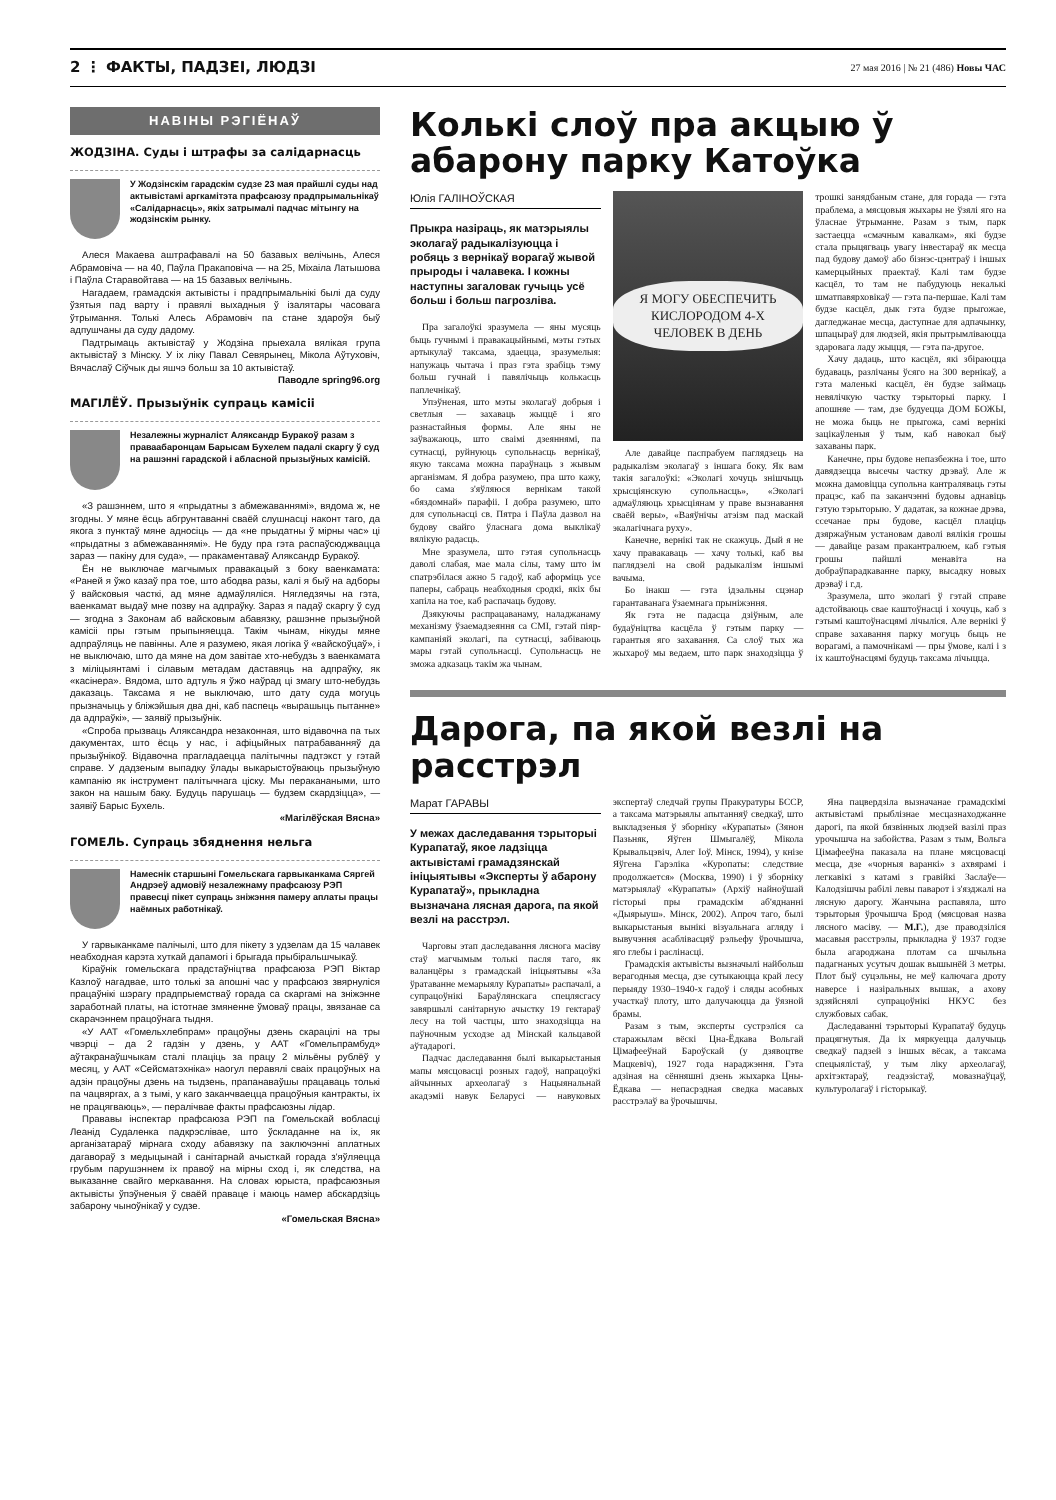2 ⋮ ФАКТЫ, ПАДЗЕІ, ЛЮДЗІ
27 мая 2016 | № 21 (486) Новы ЧАС
НАВІНЫ РЭГІЁНАЎ
ЖОДЗІНА. Суды і штрафы за салідарнасць
У Жодзінскім гарадскім судзе 23 мая прайшлі суды над актывістамі аргкамітэта прафсаюзу прадпрымальнікаў «Салідарнасць», якіх затрымалі падчас мітынгу на жодзінскім рынку.
Алеся Макаева аштрафавалі на 50 базавых велічынь, Алеся Абрамовіча — на 40, Паўла Пракаповіча — на 25, Міхаіла Латышова і Паўла Старавойтава — на 15 базавых велічынь.
Нагадаем, грамадскія актывісты і прадпрымальнікі былі да суду ўзятыя пад варту і правялі выхадныя ў ізалятары часовага ўтрымання. Толькі Алесь Абрамовіч па стане здароўя быў адпушчаны да суду дадому.
Падтрымаць актывістаў у Жодзіна прыехала вялікая група актывістаў з Мінску. У іх ліку Павал Севярынец, Мікола Аўтуховіч, Вячаслаў Сіўчык ды яшчэ больш за 10 актывістаў.
Паводле spring96.org
МАГІЛЁЎ. Прызыўнік супраць камісіі
Незалежны журналіст Аляксандр Буракоў разам з праваабаронцам Барысам Бухелем падалі скаргу ў суд на рашэнні гарадской і абласной прызыўных камісій.
«З рашэннем, што я «прыдатны з абмежаваннямі», вядома ж, не згодны. У мяне ёсць абгрунтаванні сваёй слушнасці наконт таго, да якога з пунктаў мяне адносіць — да «не прыдатны ў мірны час» ці «прыдатны з абмежаваннямі». Не буду пра гэта распаўсюджвацца зараз — пакіну для суда», — пракаментаваў Аляксандр Буракоў.
Ён не выключае магчымых правакацый з боку ваенкамата: «Раней я ўжо казаў пра тое, што абодва разы, калі я быў на адборы ў вайсковыя часткі, ад мяне адмаўляліся. Нягледзячы на гэта, ваенкамат выдаў мне позву на адпраўку. Зараз я падаў скаргу ў суд — згодна з Законам аб вайсковым абавязку, рашэнне прызыўной камісіі пры гэтым прыпыняецца. Такім чынам, нікуды мяне адпраўляць не павінны. Але я разумею, якая логіка ў «вайскоўцаў», і не выключаю, што да мяне на дом завітае хто-небудзь з ваенкамата з міліцыянтамі і сілавым метадам даставяць на адпраўку, як «касінера». Вядома, што адтуль я ўжо наўрад ці змагу што-небудзь даказаць. Таксама я не выключаю, што дату суда могуць прызначыць у бліжэйшыя два дні, каб паспець «вырашыць пытанне» да адпраўкі», — заявіў прызыўнік.
«Спроба прызваць Аляксандра незаконная, што відавочна па тых дакументах, што ёсць у нас, і афіцыйных патрабаванняў да прызыўнікоў. Відавочна прагладаецца палітычны падтэкст у гэтай справе. У дадзеным выпадку ўлады выкарыстоўваюць прызыўную кампанію як інструмент палітычнага ціску. Мы пераканаными, што закон на нашым баку. Будуць парушаць — будзем скардзіцца», — заявіў Барыс Бухель.
«Магілёўская Вясна»
ГОМЕЛЬ. Супраць збяднення нельга
Намеснік старшыні Гомельскага гарвыканкама Сяргей Андрэеў адмовіў незалежнаму прафсаюзу РЭП правесці пікет супраць зніжэння памеру аплаты працы наёмных работнікаў.
У гарвыканкаме палічылі, што для пікету з удзелам да 15 чалавек неабходная карэта хуткай дапамогі і брыгада прыбіральшчыкаў.
Кіраўнік гомельскага прадстаўніцтва прафсаюза РЭП Віктар Казлоў нагадвае, што толькі за апошні час у прафсаюз звярнуліся працаўнікі шэрагу прадпрыемстваў горада са скаргамі на зніжэнне заработнай платы, на істотнае змяненне ўмоваў працы, звязанае са скарачэннем працоўнага тыдня.
«У ААТ «Гомельхлебпрам» працоўны дзень скарацілі на тры чвэрці – да 2 гадзін у дзень, у ААТ «Гомельпрамбуд» аўтакранаўшчыкам сталі плаціць за працу 2 мільёны рублёў у месяц, у ААТ «Сейсматэхніка» наогул перавялі сваіх працоўных на адзін працоўны дзень на тыдзень, прапанаваўшы працаваць толькі па чацвяргах, а з тымі, у каго заканчваецца працоўныя кантракты, іх не працягваюць», — пералічвае факты прафсаюзны лідар.
Прававы інспектар прафсаюза РЭП па Гомельскай вобласці Леанід Судаленка падкрэслівае, што ўскладанне на іх, як арганізатараў мірнага сходу абавязку па заключэнні аплатных дагавораў з медыцынай і санітарнай ачысткай горада з'яўляецца грубым парушэннем іх правоў на мірны сход і, як следства, на выказанне свайго меркавання. На словах юрыста, прафсаюзныя актывісты ўпэўненыя ў сваёй праваце і маюць намер абскардзіць забарону чыноўнікаў у судзе.
«Гомельская Вясна»
Колькі слоў пра акцыю ў абарону парку Катоўка
Юлія ГАЛІНОЎСКАЯ
Прыкра назіраць, як матэрыялы эколагаў радыкалізуюцца і робяць з вернікаў ворагаў жывой прыроды і чалавека. І кожны наступны загаловак гучыць усё больш і больш пагрозліва.
Пра загалоўкі зразумела — яны мусяць быць гучнымі і правакацыйнымі, мэты гэтых артыкулаў таксама, здаецца, зразумелыя: напужаць чытача і праз гэта зрабіць тэму больш гучнай і павялічыць колькасць паплечнікаў.
Упэўненая, што мэты эколагаў добрыя і светлыя — захаваць жыццё і яго разнастайныя формы. Але яны не заўважаюць, што сваімі дзеяннямі, па сутнасці, руйнуюць супольнасць вернікаў, якую таксама можна параўнаць з жывым арганізмам. Я добра разумею, пра што кажу, бо сама з'яўляюся вернікам такой «бяздомнай» парафіі. І добра разумею, што для супольнасці св. Пятра і Паўла дазвол на будову свайго ўласнага дома выклікаў вялікую радасць.
Мне зразумела, што гэтая супольнасць даволі слабая, мае мала сілы, таму што ім спатрэбілася ажно 5 гадоў, каб аформіць усе паперы, сабраць неабходныя сродкі, якіх бы хапіла на тое, каб распачаць будову.
Дзякуючы распрацаванаму, наладжанаму механізму ўзаемадзеяння са СМІ, гэтай піяр-кампаніяй эколагі, па сутнасці, забіваюць мары гэтай супольнасці. Супольнасць не зможа адказаць такім жа чынам.
Я МОГУ ОБЕСПЕЧИТЬ КИСЛОРОДОМ 4-Х ЧЕЛОВЕК В ДЕНЬ
Але давайце паспрабуем паглядзець на радыкалізм эколагаў з іншага боку. Як вам такія загалоўкі: «Эколагі хочуць знішчыць хрысціянскую супольнасць», «Эколагі адмаўляюць хрысціянам у праве вызнавання сваёй веры», «Ваяўнічы атэізм пад маскай экалагічнага руху».
Канечне, вернікі так не скажуць. Дый я не хачу правакаваць — хачу толькі, каб вы паглядзелі на свой радыкалізм іншымі вачыма.
Бо інакш — гэта ідэальны сцэнар гарантаванага ўзаемнага прыніжэння.
Як гэта не падасца дзіўным, але будаўніцтва касцёла ў гэтым парку — гарантыя яго захавання. Са слоў тых жа жыхароў мы ведаем, што парк знаходзіцца ў трошкі занядбаным стане, для горада — гэта праблема, а мясцовыя жыхары не ўзялі яго на ўласнае ўтрыманне. Разам з тым, парк застаецца «смачным кавалкам», які будзе стала прыцягваць увагу інвестараў як месца пад будову дамоў або бізнэс-цэнтраў і іншых камерцыйных праектаў. Калі там будзе касцёл, то там не пабудуюць некалькі шматпавярховікаў — гэта па-першае. Калі там будзе касцёл, дык гэта будзе прыгожае, дагледжанае месца, даступнае для адпачынку, шпацыраў для людзей, якія прытрымліваюцца здаровага ладу жыцця, — гэта па-другое.
Хачу дадаць, што касцёл, які збіраюцца будаваць, разлічаны ўсяго на 300 вернікаў, а гэта маленькі касцёл, ён будзе займаць невялічкую частку тэрыторыі парку. І апошняе — там, дзе будуецца ДОМ БОЖЫ, не можа быць не прыгожа, самі вернікі зацікаўленыя ў тым, каб навокал быў захаваны парк.
Канечне, пры будове непазбежна і тое, што давядзецца высечы частку дрэваў. Але ж можна дамовіцца супольна кантраляваць гэты працэс, каб па заканчэнні будовы аднавіць гэтую тэрыторыю. У дадатак, за кожнае дрэва, ссечанае пры будове, касцёл плаціць дзяржаўным установам даволі вялікія грошы — давайце разам пракантралюем, каб гэтыя грошы пайшлі менавіта на добраўпарадкаванне парку, высадку новых дрэваў і г.д.
Зразумела, што эколагі ў гэтай справе адстойваюць свае каштоўнасці і хочуць, каб з гэтымі каштоўнасцямі лічыліся. Але вернікі ў справе захавання парку могуць быць не ворагамі, а памочнікамі — пры ўмове, калі і з іх каштоўнасцямі будуць таксама лічыцца.
Дарога, па якой везлі на расстрэл
Марат ГАРАВЫ
У межах даследавання тэрыторыі Курапатаў, якое ладзіцца актывістамі грамадзянскай ініцыятывы «Эксперты ў абарону Курапатаў», прыкладна вызначана лясная дарога, па якой везлі на расстрэл.
Чарговы этап даследавання ляснога масіву стаў магчымым толькі пасля таго, як валанцёры з грамадскай ініцыятывы «За ўратаванне мемарыялу Курапаты» распачалі, а супрацоўнікі Бараўлянскага спецлясгасу завяршылі санітарную ачыстку 19 гектараў лесу на той частцы, што знаходзіцца на паўночным усходзе ад Мінскай кальцавой аўтадарогі.
Падчас даследавання былі выкарыстаныя мапы мясцовасці розных гадоў, напрацоўкі айчынных археолагаў з Нацыянальнай акадэміі навук Беларусі — навуковых экспертаў следчай групы Пракуратуры БССР, а таксама матэрыялы апытанняў сведкаў, што выкладзеныя ў зборніку «Курапаты» (Зянон Пазьняк, Яўген Шмыгалёў, Мікола Крывальцэвіч, Алег Іоў. Мінск, 1994), у кнізе Яўгена Гарэліка «Куропаты: следствие продолжается» (Москва, 1990) і ў зборніку матэрыялаў «Курапаты» (Архіў найноўшай гісторыі пры грамадскім аб'яднанні «Дыярыуш». Мінск, 2002). Апроч таго, былі выкарыстаныя вынікі візуальнага агляду і вывучэння асаблівасцяў рэльефу ўрочышча, яго глебы і раслінасці.
Грамадскія актывісты вызначылі найбольш верагодныя месца, дзе сутыкаюцца край лесу перыяду 1930–1940-х гадоў і сляды асобных участкаў плоту, што далучаюцца да ўязной брамы.
Разам з тым, эксперты сустрэліся са старажылам вёскі Цна-Ёдкава Вольгай Цімафееўнай Бароўскай (у дзявоцтве Мацкевіч), 1927 года нараджэння. Гэта адзіная на сённяшні дзень жыхарка Цны-Ёдкава — непасрэдная сведка масавых расстрэлаў ва ўрочышчы.
Яна пацвердзіла вызначанае грамадскімі актывістамі прыблізнае месцазнаходжанне дарогі, па якой бязвінных людзей вазілі праз урочышча на забойства. Разам з тым, Вольга Цімафееўна паказала на плане мясцовасці месца, дзе «чорныя варанкі» з ахвярамі і легкавікі з катамі з гравійкі Заслаўе—Калодзішчы рабілі левы паварот і з'язджалі на лясную дарогу. Жанчына распавяла, што тэрыторыя ўрочышча Брод (мясцовая назва лясного масіву. — М.Г.), дзе праводзіліся масавыя расстрэлы, прыкладна ў 1937 годзе была агароджана плотам са шчыльна падагнаных усутыч дошак вышынёй 3 метры. Плот быў суцэльны, не меў калючага дроту наверсе і назіральных вышак, а ахову здзяйснялі супрацоўнікі НКУС без службовых сабак.
Даследаванні тэрыторыі Курапатаў будуць працягнутыя. Да іх мяркуецца далучыць сведкаў падзей з іншых вёсак, а таксама спецыялістаў, у тым ліку археолагаў, архітэктараў, геадэзістаў, мовазнаўцаў, культуролагаў і гісторыкаў.